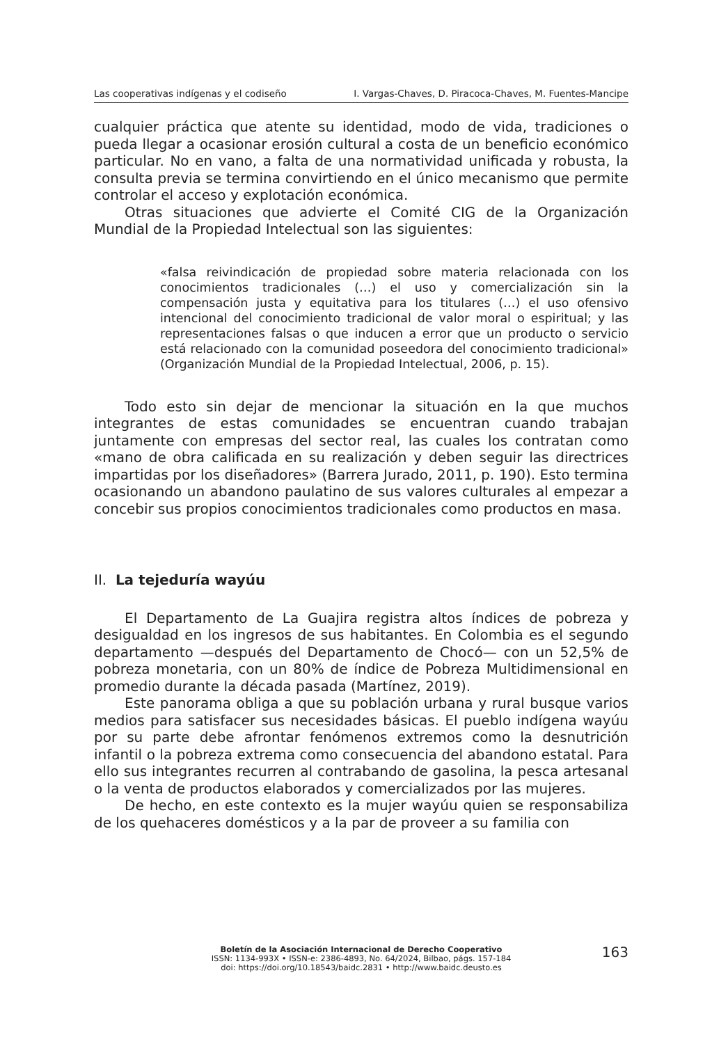Las cooperativas indígenas y el codiseño I. Vargas-Chaves, D. Piracoca-Chaves, M. Fuentes-Mancipe
cualquier práctica que atente su identidad, modo de vida, tradiciones o pueda llegar a ocasionar erosión cultural a costa de un beneficio económico particular. No en vano, a falta de una normatividad unificada y robusta, la consulta previa se termina convirtiendo en el único mecanismo que permite controlar el acceso y explotación económica.
Otras situaciones que advierte el Comité CIG de la Organización Mundial de la Propiedad Intelectual son las siguientes:
«falsa reivindicación de propiedad sobre materia relacionada con los conocimientos tradicionales (…) el uso y comercialización sin la compensación justa y equitativa para los titulares (…) el uso ofensivo intencional del conocimiento tradicional de valor moral o espiritual; y las representaciones falsas o que inducen a error que un producto o servicio está relacionado con la comunidad poseedora del conocimiento tradicional» (Organización Mundial de la Propiedad Intelectual, 2006, p. 15).
Todo esto sin dejar de mencionar la situación en la que muchos integrantes de estas comunidades se encuentran cuando trabajan juntamente con empresas del sector real, las cuales los contratan como «mano de obra calificada en su realización y deben seguir las directrices impartidas por los diseñadores» (Barrera Jurado, 2011, p. 190). Esto termina ocasionando un abandono paulatino de sus valores culturales al empezar a concebir sus propios conocimientos tradicionales como productos en masa.
II. La tejeduría wayúu
El Departamento de La Guajira registra altos índices de pobreza y desigualdad en los ingresos de sus habitantes. En Colombia es el segundo departamento —después del Departamento de Chocó— con un 52,5% de pobreza monetaria, con un 80% de índice de Pobreza Multidimensional en promedio durante la década pasada (Martínez, 2019).
Este panorama obliga a que su población urbana y rural busque varios medios para satisfacer sus necesidades básicas. El pueblo indígena wayúu por su parte debe afrontar fenómenos extremos como la desnutrición infantil o la pobreza extrema como consecuencia del abandono estatal. Para ello sus integrantes recurren al contrabando de gasolina, la pesca artesanal o la venta de productos elaborados y comercializados por las mujeres.
De hecho, en este contexto es la mujer wayúu quien se responsabiliza de los quehaceres domésticos y a la par de proveer a su familia con
Boletín de la Asociación Internacional de Derecho Cooperativo
ISSN: 1134-993X • ISSN-e: 2386-4893, No. 64/2024, Bilbao, págs. 157-184
doi: https://doi.org/10.18543/baidc.2831 • http://www.baidc.deusto.es
163